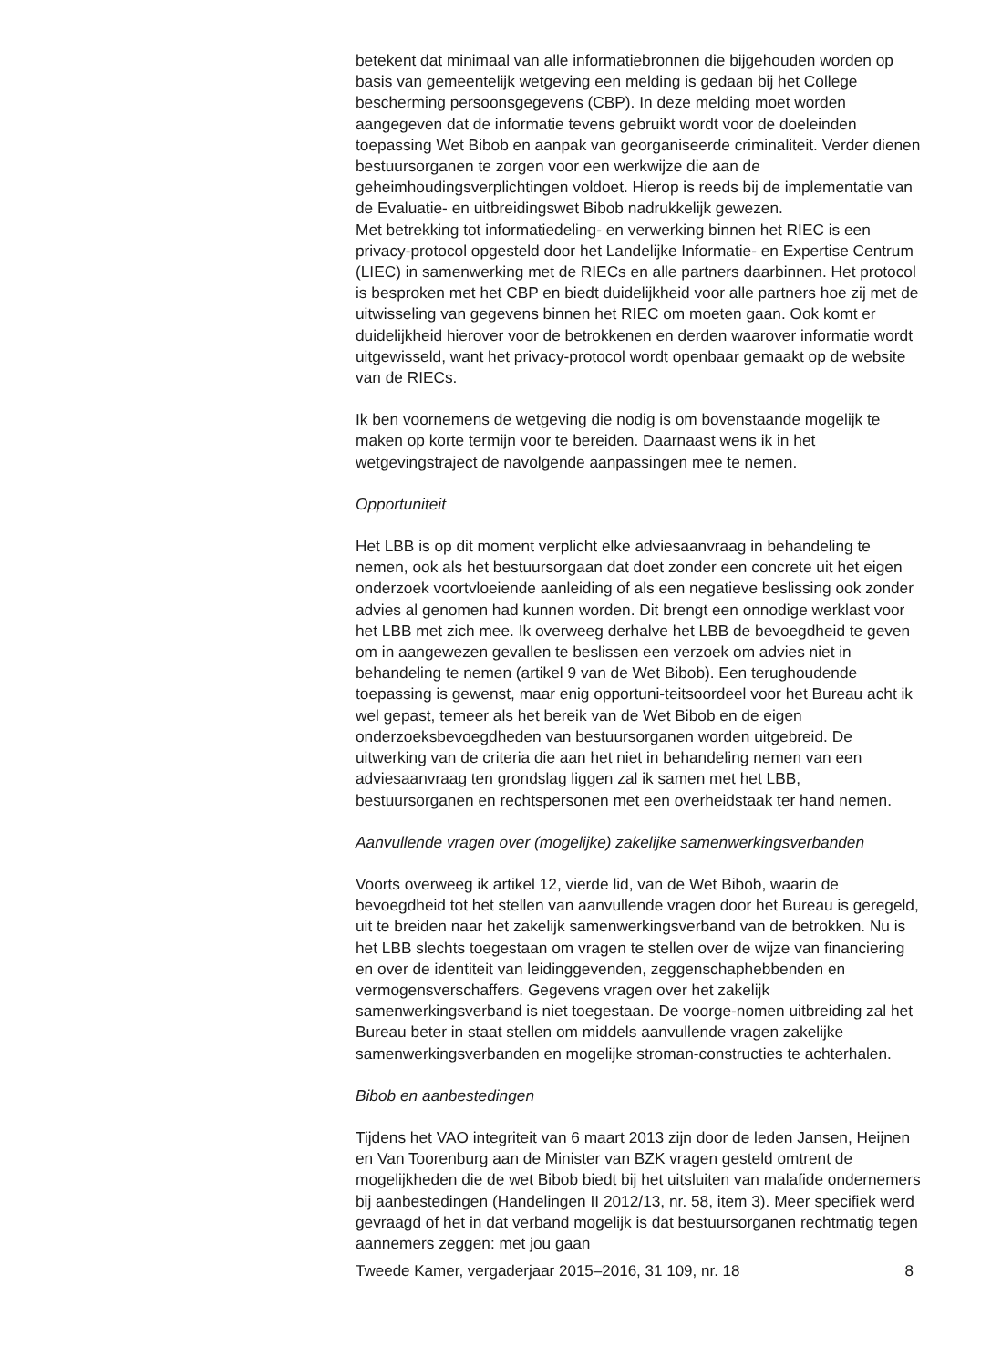betekent dat minimaal van alle informatiebronnen die bijgehouden worden op basis van gemeentelijk wetgeving een melding is gedaan bij het College bescherming persoonsgegevens (CBP). In deze melding moet worden aangegeven dat de informatie tevens gebruikt wordt voor de doeleinden toepassing Wet Bibob en aanpak van georganiseerde criminaliteit. Verder dienen bestuursorganen te zorgen voor een werkwijze die aan de geheimhoudingsverplichtingen voldoet. Hierop is reeds bij de implementatie van de Evaluatie- en uitbreidingswet Bibob nadrukkelijk gewezen.
Met betrekking tot informatiedeling- en verwerking binnen het RIEC is een privacy-protocol opgesteld door het Landelijke Informatie- en Expertise Centrum (LIEC) in samenwerking met de RIECs en alle partners daarbinnen. Het protocol is besproken met het CBP en biedt duidelijkheid voor alle partners hoe zij met de uitwisseling van gegevens binnen het RIEC om moeten gaan. Ook komt er duidelijkheid hierover voor de betrokkenen en derden waarover informatie wordt uitgewisseld, want het privacy-protocol wordt openbaar gemaakt op de website van de RIECs.
Ik ben voornemens de wetgeving die nodig is om bovenstaande mogelijk te maken op korte termijn voor te bereiden. Daarnaast wens ik in het wetgevingstraject de navolgende aanpassingen mee te nemen.
Opportuniteit
Het LBB is op dit moment verplicht elke adviesaanvraag in behandeling te nemen, ook als het bestuursorgaan dat doet zonder een concrete uit het eigen onderzoek voortvloeiende aanleiding of als een negatieve beslissing ook zonder advies al genomen had kunnen worden. Dit brengt een onnodige werklast voor het LBB met zich mee. Ik overweeg derhalve het LBB de bevoegdheid te geven om in aangewezen gevallen te beslissen een verzoek om advies niet in behandeling te nemen (artikel 9 van de Wet Bibob). Een terughoudende toepassing is gewenst, maar enig opportuni-teitsoordeel voor het Bureau acht ik wel gepast, temeer als het bereik van de Wet Bibob en de eigen onderzoeksbevoegdheden van bestuursorganen worden uitgebreid. De uitwerking van de criteria die aan het niet in behandeling nemen van een adviesaanvraag ten grondslag liggen zal ik samen met het LBB, bestuursorganen en rechtspersonen met een overheidstaak ter hand nemen.
Aanvullende vragen over (mogelijke) zakelijke samenwerkingsverbanden
Voorts overweeg ik artikel 12, vierde lid, van de Wet Bibob, waarin de bevoegdheid tot het stellen van aanvullende vragen door het Bureau is geregeld, uit te breiden naar het zakelijk samenwerkingsverband van de betrokken. Nu is het LBB slechts toegestaan om vragen te stellen over de wijze van financiering en over de identiteit van leidinggevenden, zeggenschaphebbenden en vermogensverschaffers. Gegevens vragen over het zakelijk samenwerkingsverband is niet toegestaan. De voorge-nomen uitbreiding zal het Bureau beter in staat stellen om middels aanvullende vragen zakelijke samenwerkingsverbanden en mogelijke stroman-constructies te achterhalen.
Bibob en aanbestedingen
Tijdens het VAO integriteit van 6 maart 2013 zijn door de leden Jansen, Heijnen en Van Toorenburg aan de Minister van BZK vragen gesteld omtrent de mogelijkheden die de wet Bibob biedt bij het uitsluiten van malafide ondernemers bij aanbestedingen (Handelingen II 2012/13, nr. 58, item 3). Meer specifiek werd gevraagd of het in dat verband mogelijk is dat bestuursorganen rechtmatig tegen aannemers zeggen: met jou gaan
Tweede Kamer, vergaderjaar 2015–2016, 31 109, nr. 18 8